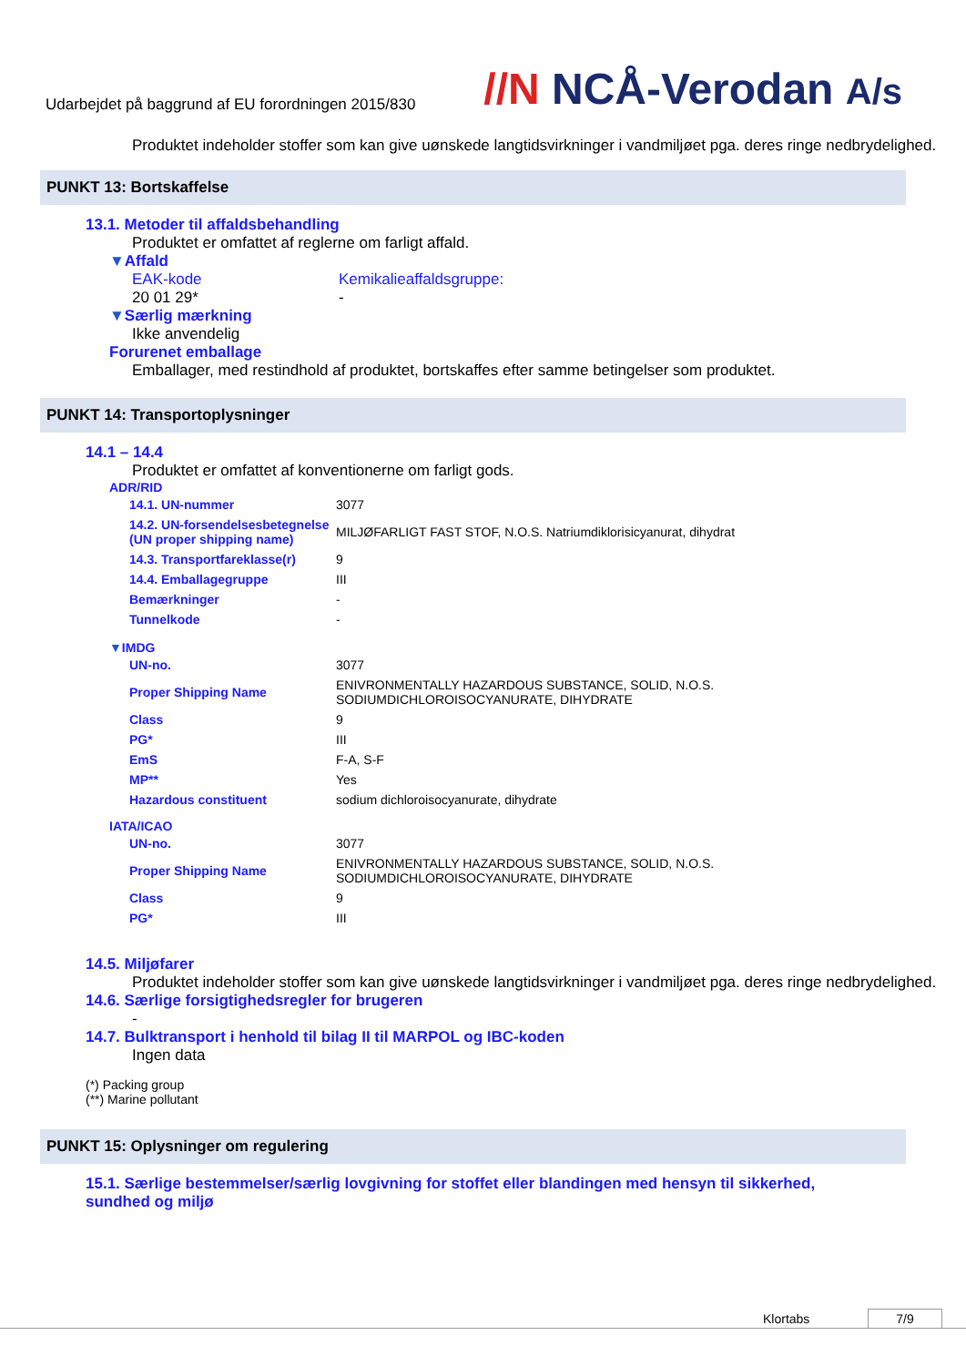Udarbejdet på baggrund af EU forordningen 2015/830
//N NCÅ-Verodan A/s
Produktet indeholder stoffer som kan give uønskede langtidsvirkninger i vandmiljøet pga. deres ringe nedbrydelighed.
PUNKT 13: Bortskaffelse
13.1. Metoder til affaldsbehandling
Produktet er omfattet af reglerne om farligt affald.
▼Affald
EAK-kode
20 01 29*
Kemikalieaffaldsgruppe:
-
▼Særlig mærkning
Ikke anvendelig
Forurenet emballage
Emballager, med restindhold af produktet, bortskaffes efter samme betingelser som produktet.
PUNKT 14: Transportoplysninger
14.1 – 14.4
Produktet er omfattet af konventionerne om farligt gods.
ADR/RID
| 14.1. UN-nummer | 3077 |
| 14.2. UN-forsendelsesbetegnelse (UN proper shipping name) | MILJØFARLIGT FAST STOF, N.O.S. Natriumdiklorisicyanurat, dihydrat |
| 14.3. Transportfareklasse(r) | 9 |
| 14.4. Emballagegruppe | III |
| Bemærkninger | - |
| Tunnelkode | - |
▼IMDG
| UN-no. | 3077 |
| Proper Shipping Name | ENIVRONMENTALLY HAZARDOUS SUBSTANCE, SOLID, N.O.S. SODIUMDICHLOROISOCYANURATE, DIHYDRATE |
| Class | 9 |
| PG* | III |
| EmS | F-A, S-F |
| MP** | Yes |
| Hazardous constituent | sodium dichloroisocyanurate, dihydrate |
IATA/ICAO
| UN-no. | 3077 |
| Proper Shipping Name | ENIVRONMENTALLY HAZARDOUS SUBSTANCE, SOLID, N.O.S. SODIUMDICHLOROISOCYANURATE, DIHYDRATE |
| Class | 9 |
| PG* | III |
14.5. Miljøfarer
Produktet indeholder stoffer som kan give uønskede langtidsvirkninger i vandmiljøet pga. deres ringe nedbrydelighed.
14.6. Særlige forsigtighedsregler for brugeren
-
14.7. Bulktransport i henhold til bilag II til MARPOL og IBC-koden
Ingen data
(*) Packing group
(**) Marine pollutant
PUNKT 15: Oplysninger om regulering
15.1. Særlige bestemmelser/særlig lovgivning for stoffet eller blandingen med hensyn til sikkerhed, sundhed og miljø
Klortabs 7/9